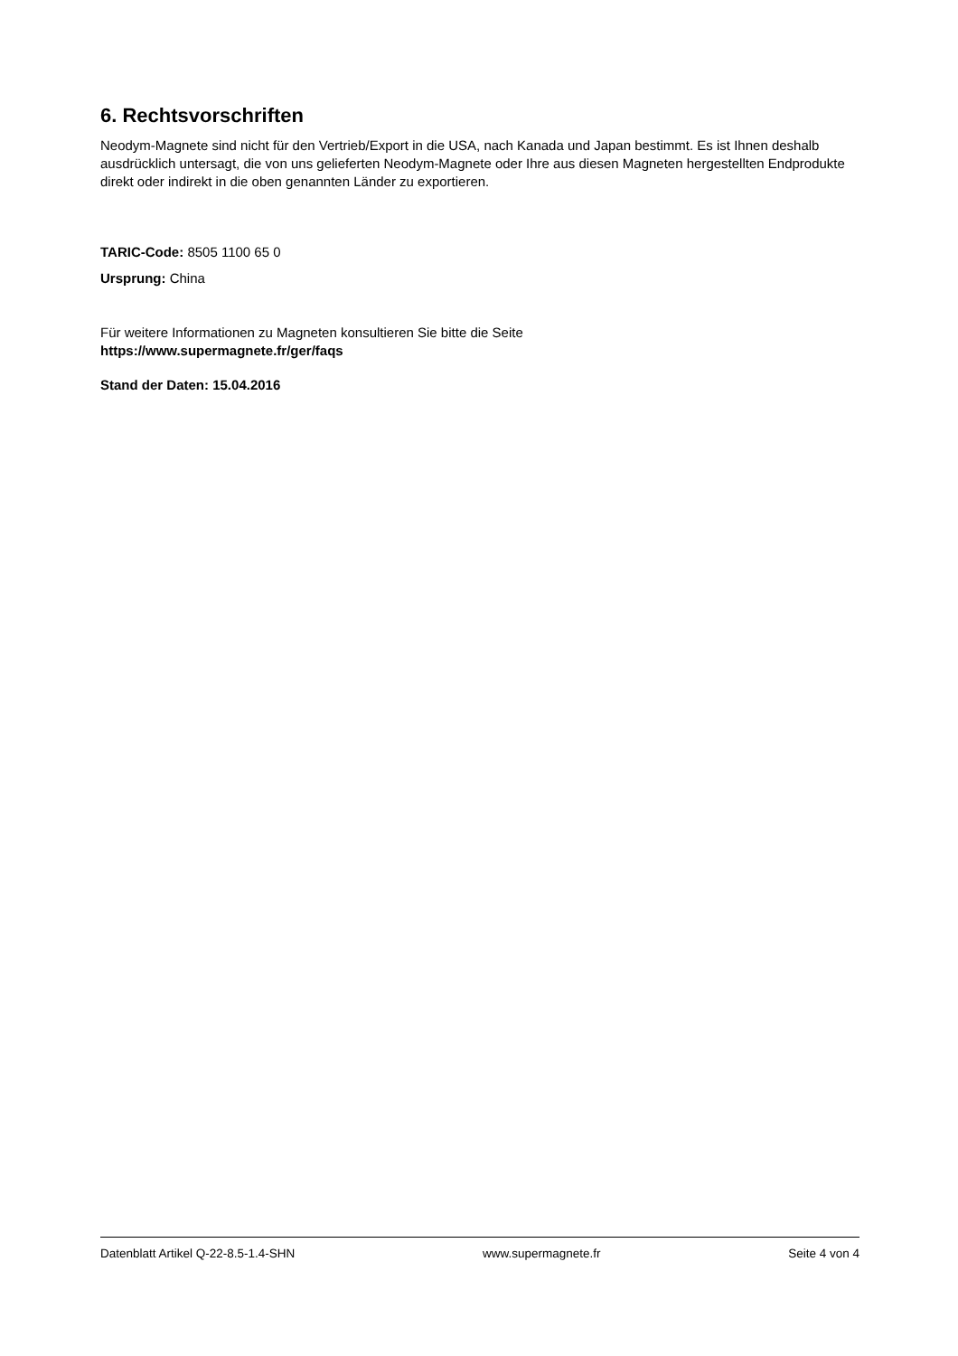6. Rechtsvorschriften
Neodym-Magnete sind nicht für den Vertrieb/Export in die USA, nach Kanada und Japan bestimmt. Es ist Ihnen deshalb ausdrücklich untersagt, die von uns gelieferten Neodym-Magnete oder Ihre aus diesen Magneten hergestellten Endprodukte direkt oder indirekt in die oben genannten Länder zu exportieren.
TARIC-Code: 8505 1100 65 0
Ursprung: China
Für weitere Informationen zu Magneten konsultieren Sie bitte die Seite
https://www.supermagnete.fr/ger/faqs
Stand der Daten: 15.04.2016
Datenblatt Artikel Q-22-8.5-1.4-SHN www.supermagnete.fr Seite 4 von 4